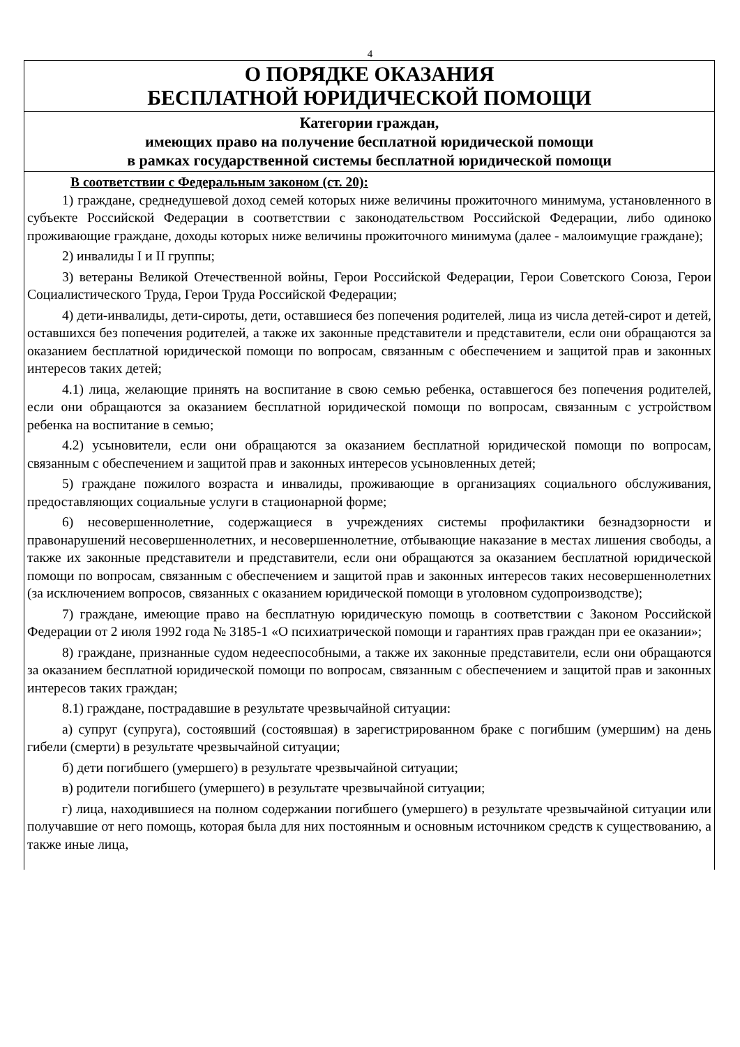4
О ПОРЯДКЕ ОКАЗАНИЯ
БЕСПЛАТНОЙ ЮРИДИЧЕСКОЙ ПОМОЩИ
Категории граждан,
имеющих право на получение бесплатной юридической помощи
в рамках государственной системы бесплатной юридической помощи
В соответствии с Федеральным законом (ст. 20):
1) граждане, среднедушевой доход семей которых ниже величины прожиточного минимума, установленного в субъекте Российской Федерации в соответствии с законодательством Российской Федерации, либо одиноко проживающие граждане, доходы которых ниже величины прожиточного минимума (далее - малоимущие граждане);
2) инвалиды I и II группы;
3) ветераны Великой Отечественной войны, Герои Российской Федерации, Герои Советского Союза, Герои Социалистического Труда, Герои Труда Российской Федерации;
4) дети-инвалиды, дети-сироты, дети, оставшиеся без попечения родителей, лица из числа детей-сирот и детей, оставшихся без попечения родителей, а также их законные представители и представители, если они обращаются за оказанием бесплатной юридической помощи по вопросам, связанным с обеспечением и защитой прав и законных интересов таких детей;
4.1) лица, желающие принять на воспитание в свою семью ребенка, оставшегося без попечения родителей, если они обращаются за оказанием бесплатной юридической помощи по вопросам, связанным с устройством ребенка на воспитание в семью;
4.2) усыновители, если они обращаются за оказанием бесплатной юридической помощи по вопросам, связанным с обеспечением и защитой прав и законных интересов усыновленных детей;
5) граждане пожилого возраста и инвалиды, проживающие в организациях социального обслуживания, предоставляющих социальные услуги в стационарной форме;
6) несовершеннолетние, содержащиеся в учреждениях системы профилактики безнадзорности и правонарушений несовершеннолетних, и несовершеннолетние, отбывающие наказание в местах лишения свободы, а также их законные представители и представители, если они обращаются за оказанием бесплатной юридической помощи по вопросам, связанным с обеспечением и защитой прав и законных интересов таких несовершеннолетних (за исключением вопросов, связанных с оказанием юридической помощи в уголовном судопроизводстве);
7) граждане, имеющие право на бесплатную юридическую помощь в соответствии с Законом Российской Федерации от 2 июля 1992 года № 3185-1 «О психиатрической помощи и гарантиях прав граждан при ее оказании»;
8) граждане, признанные судом недееспособными, а также их законные представители, если они обращаются за оказанием бесплатной юридической помощи по вопросам, связанным с обеспечением и защитой прав и законных интересов таких граждан;
8.1) граждане, пострадавшие в результате чрезвычайной ситуации:
а) супруг (супруга), состоявший (состоявшая) в зарегистрированном браке с погибшим (умершим) на день гибели (смерти) в результате чрезвычайной ситуации;
б) дети погибшего (умершего) в результате чрезвычайной ситуации;
в) родители погибшего (умершего) в результате чрезвычайной ситуации;
г) лица, находившиеся на полном содержании погибшего (умершего) в результате чрезвычайной ситуации или получавшие от него помощь, которая была для них постоянным и основным источником средств к существованию, а также иные лица,